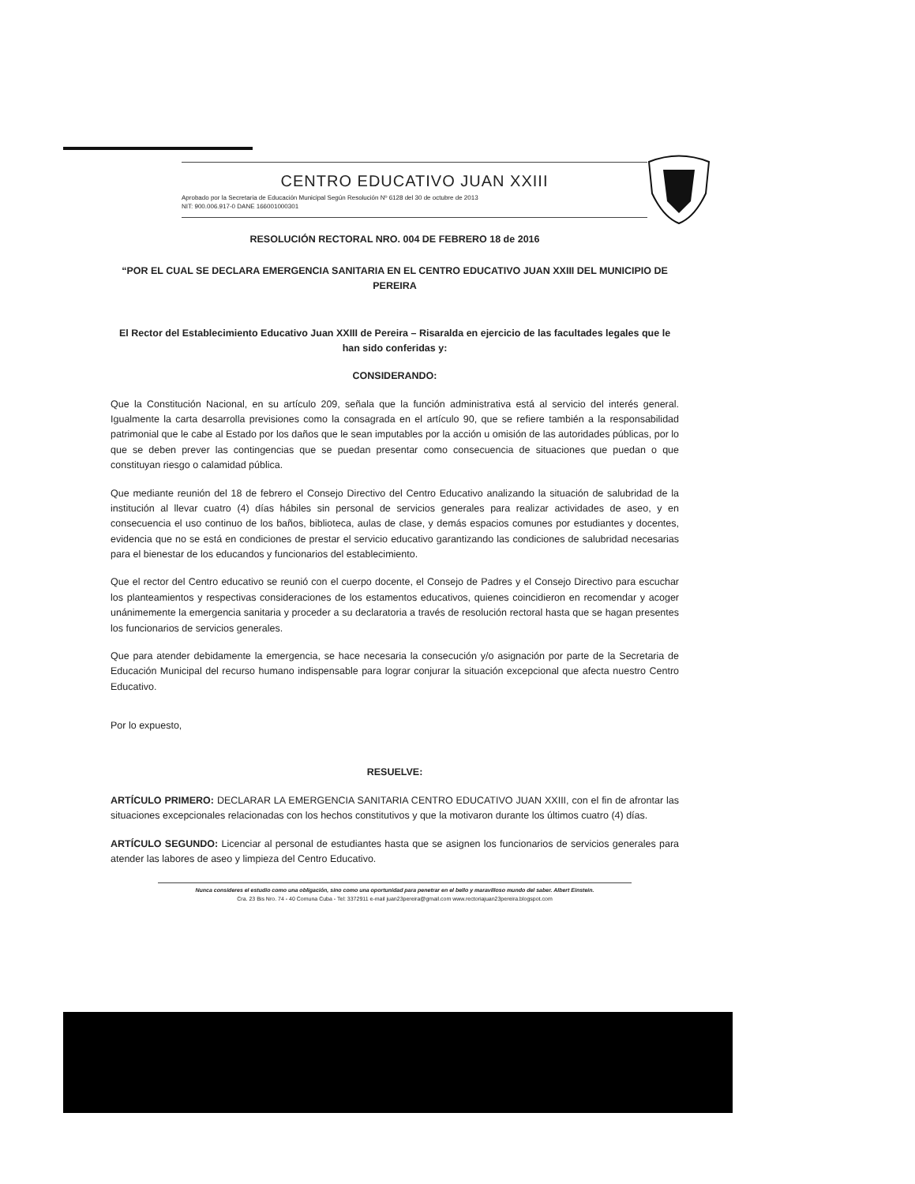CENTRO EDUCATIVO JUAN XXIII
Aprobado por la Secretaria de Educación Municipal Según Resolución Nº 6128 del 30 de octubre de 2013
NIT: 900.006.917-0 DANE 166001000301
RESOLUCIÓN RECTORAL NRO. 004 DE FEBRERO 18 de 2016
“POR EL CUAL SE DECLARA EMERGENCIA SANITARIA EN EL CENTRO EDUCATIVO JUAN XXIII DEL MUNICIPIO DE PEREIRA
El Rector del Establecimiento Educativo Juan XXIII de Pereira – Risaralda en ejercicio de las facultades legales que le han sido conferidas y:
CONSIDERANDO:
Que la Constitución Nacional, en su artículo 209, señala que la función administrativa está al servicio del interés general. Igualmente la carta desarrolla previsiones como la consagrada en el artículo 90, que se refiere también a la responsabilidad patrimonial que le cabe al Estado por los daños que le sean imputables por la acción u omisión de las autoridades públicas, por lo que se deben prever las contingencias que se puedan presentar como consecuencia de situaciones que puedan o que constituyan riesgo o calamidad pública.
Que mediante reunión del 18 de febrero el Consejo Directivo del Centro Educativo analizando la situación de salubridad de la institución al llevar cuatro (4) días hábiles sin personal de servicios generales para realizar actividades de aseo, y en consecuencia el uso continuo de los baños, biblioteca, aulas de clase, y demás espacios comunes por estudiantes y docentes, evidencia que no se está en condiciones de prestar el servicio educativo garantizando las condiciones de salubridad necesarias para el bienestar de los educandos y funcionarios del establecimiento.
Que el rector del Centro educativo se reunió con el cuerpo docente, el Consejo de Padres y el Consejo Directivo para escuchar los planteamientos y respectivas consideraciones de los estamentos educativos, quienes coincidieron en recomendar y acoger unánimemente la emergencia sanitaria y proceder a su declaratoria a través de resolución rectoral hasta que se hagan presentes los funcionarios de servicios generales.
Que para atender debidamente la emergencia, se hace necesaria la consecución y/o asignación por parte de la Secretaria de Educación Municipal del recurso humano indispensable para lograr conjurar la situación excepcional que afecta nuestro Centro Educativo.
Por lo expuesto,
RESUELVE:
ARTÍCULO PRIMERO: DECLARAR LA EMERGENCIA SANITARIA CENTRO EDUCATIVO JUAN XXIII, con el fin de afrontar las situaciones excepcionales relacionadas con los hechos constitutivos y que la motivaron durante los últimos cuatro (4) días.
ARTÍCULO SEGUNDO: Licenciar al personal de estudiantes hasta que se asignen los funcionarios de servicios generales para atender las labores de aseo y limpieza del Centro Educativo.
Nunca consideres el estudio como una obligación, sino como una oportunidad para penetrar en el bello y maravilloso mundo del saber. Albert Einstein.
Cra. 23 Bis Nro. 74 - 40 Comuna Cuba - Tel: 3372911 e-mail juan23pereira@gmail.com www.rectoriajuan23pereira.blogspot.com